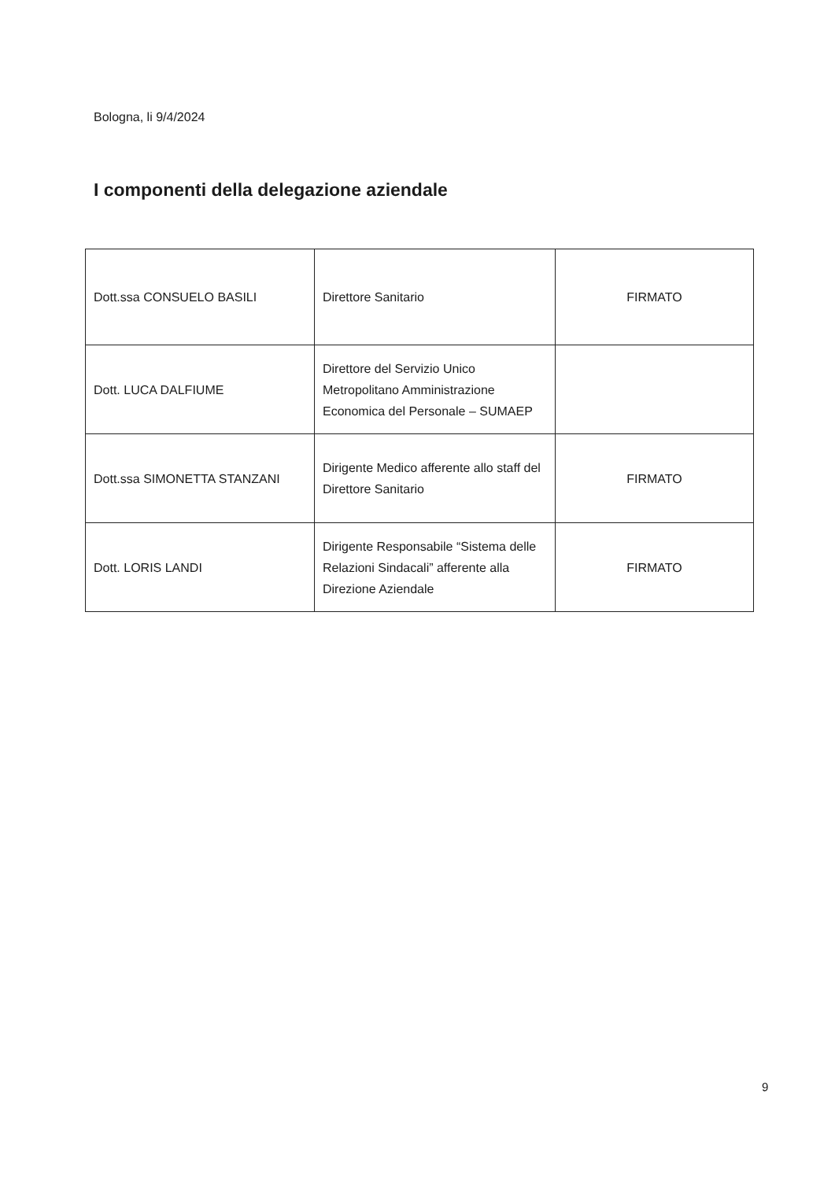Bologna, li 9/4/2024
I componenti della delegazione aziendale
| Dott.ssa CONSUELO BASILI | Direttore Sanitario | FIRMATO |
| Dott. LUCA DALFIUME | Direttore del Servizio Unico Metropolitano Amministrazione Economica del Personale – SUMAEP | |
| Dott.ssa SIMONETTA STANZANI | Dirigente Medico afferente allo staff del Direttore Sanitario | FIRMATO |
| Dott. LORIS LANDI | Dirigente Responsabile “Sistema delle Relazioni Sindacali” afferente alla Direzione Aziendale | FIRMATO |
9